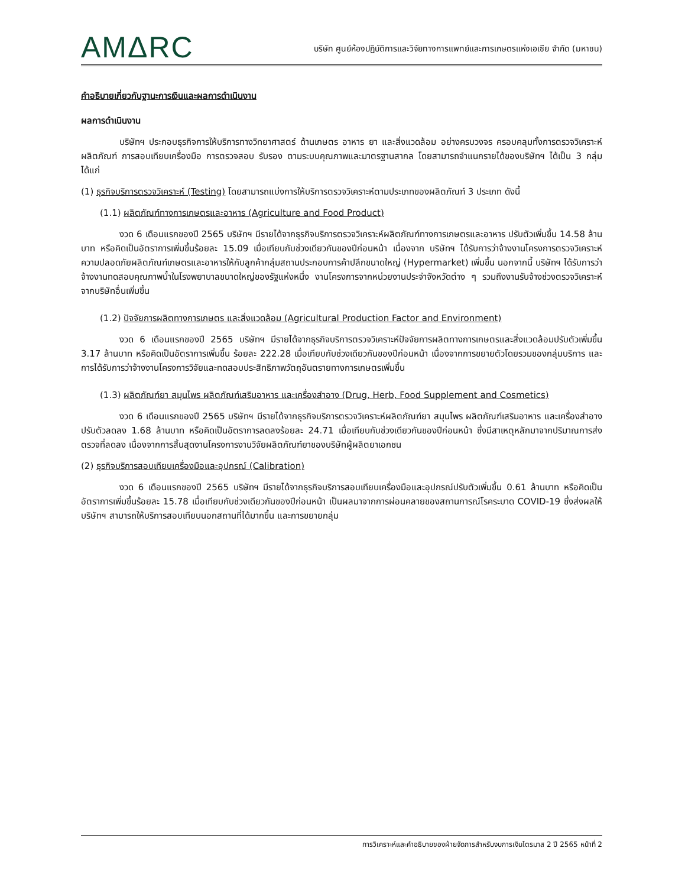AMΔRC
บริษัท ศูนย์ห้องปฏิบัติการและวิจัยทางการแพทย์และการเกษตรแห่งเอเซีย จำกัด (มหาชน)
คำอธิบายเกี่ยวกับฐานะการเงินและผลการดำเนินงาน
ผลการดำเนินงาน
บริษัทฯ ประกอบธุรกิจการให้บริการทางวิทยาศาสตร์ ด้านเกษตร อาหาร ยา และสิ่งแวดล้อม อย่างครบวงจร ครอบคลุมทั้งการตรวจวิเคราะห์ผลิตภัณฑ์ การสอบเทียบเครื่องมือ การตรวจสอบ รับรอง ตามระบบคุณภาพและมาตรฐานสากล โดยสามารถจำแนกรายได้ของบริษัทฯ ได้เป็น 3 กลุ่ม ได้แก่
(1) ธุรกิจบริการตรวจวิเคราะห์ (Testing) โดยสามารถแบ่งการให้บริการตรวจวิเคราะห์ตามประเภทของผลิตภัณฑ์ 3 ประเภท ดังนี้
(1.1) ผลิตภัณฑ์ทางการเกษตรและอาหาร (Agriculture and Food Product)
งวด 6 เดือนแรกของปี 2565 บริษัทฯ มีรายได้จากธุรกิจบริการตรวจวิเคราะห์ผลิตภัณฑ์ทางการเกษตรและอาหาร ปรับตัวเพิ่มขึ้น 14.58 ล้านบาท หรือคิดเป็นอัตราการเพิ่มขึ้นร้อยละ 15.09 เมื่อเทียบกับช่วงเดียวกันของปีก่อนหน้า เนื่องจาก บริษัทฯ ได้รับการว่าจ้างงานโครงการตรวจวิเคราะห์ความปลอดภัยผลิตภัณฑ์เกษตรและอาหารให้กับลูกค้ากลุ่มสถานประกอบการค้าปลีกขนาดใหญ่ (Hypermarket) เพิ่มขึ้น นอกจากนี้ บริษัทฯ ได้รับการว่าจ้างงานทดสอบคุณภาพน้ำในโรงพยาบาลขนาดใหญ่ของรัฐแห่งหนึ่ง งานโครงการจากหน่วยงานประจำจังหวัดต่าง ๆ รวมถึงงานรับจ้างช่วงตรวจวิเคราะห์จากบริษัทอื่นเพิ่มขึ้น
(1.2) ปัจจัยการผลิตทางการเกษตร และสิ่งแวดล้อม (Agricultural Production Factor and Environment)
งวด 6 เดือนแรกของปี 2565 บริษัทฯ มีรายได้จากธุรกิจบริการตรวจวิเคราะห์ปัจจัยการผลิตทางการเกษตรและสิ่งแวดล้อมปรับตัวเพิ่มขึ้น 3.17 ล้านบาท หรือคิดเป็นอัตราการเพิ่มขึ้น ร้อยละ 222.28 เมื่อเทียบกับช่วงเดียวกันของปีก่อนหน้า เนื่องจากการขยายตัวโดยรวมของกลุ่มบริการ และการได้รับการว่าจ้างงานโครงการวิจัยและทดสอบประสิทธิภาพวัตถุอันตรายทางการเกษตรเพิ่มขึ้น
(1.3) ผลิตภัณฑ์ยา สมุนไพร ผลิตภัณฑ์เสริมอาหาร และเครื่องสำอาง (Drug, Herb, Food Supplement and Cosmetics)
งวด 6 เดือนแรกของปี 2565 บริษัทฯ มีรายได้จากธุรกิจบริการตรวจวิเคราะห์ผลิตภัณฑ์ยา สมุนไพร ผลิตภัณฑ์เสริมอาหาร และเครื่องสำอางปรับตัวลดลง 1.68 ล้านบาท หรือคิดเป็นอัตราการลดลงร้อยละ 24.71 เมื่อเทียบกับช่วงเดียวกันของปีก่อนหน้า ซึ่งมีสาเหตุหลักมาจากปริมาณการส่งตรวจที่ลดลง เนื่องจากการสิ้นสุดงานโครงการงานวิจัยผลิตภัณฑ์ยาของบริษัทผู้ผลิตยาเอกชน
(2) ธุรกิจบริการสอบเทียบเครื่องมือและอุปกรณ์ (Calibration)
งวด 6 เดือนแรกของปี 2565 บริษัทฯ มีรายได้จากธุรกิจบริการสอบเทียบเครื่องมือและอุปกรณ์ปรับตัวเพิ่มขึ้น 0.61 ล้านบาท หรือคิดเป็นอัตราการเพิ่มขึ้นร้อยละ 15.78 เมื่อเทียบกับช่วงเดียวกันของปีก่อนหน้า เป็นผลมาจากการผ่อนคลายของสถานการณ์โรคระบาด COVID-19 ซึ่งส่งผลให้บริษัทฯ สามารถให้บริการสอบเทียบนอกสถานที่ได้มากขึ้น และการขยายกลุ่ม
การวิเคราะห์และคำอธิบายของฝ่ายจัดการสำหรับงบการเงินไตรมาส 2 ปี 2565 หน้าที่ 2